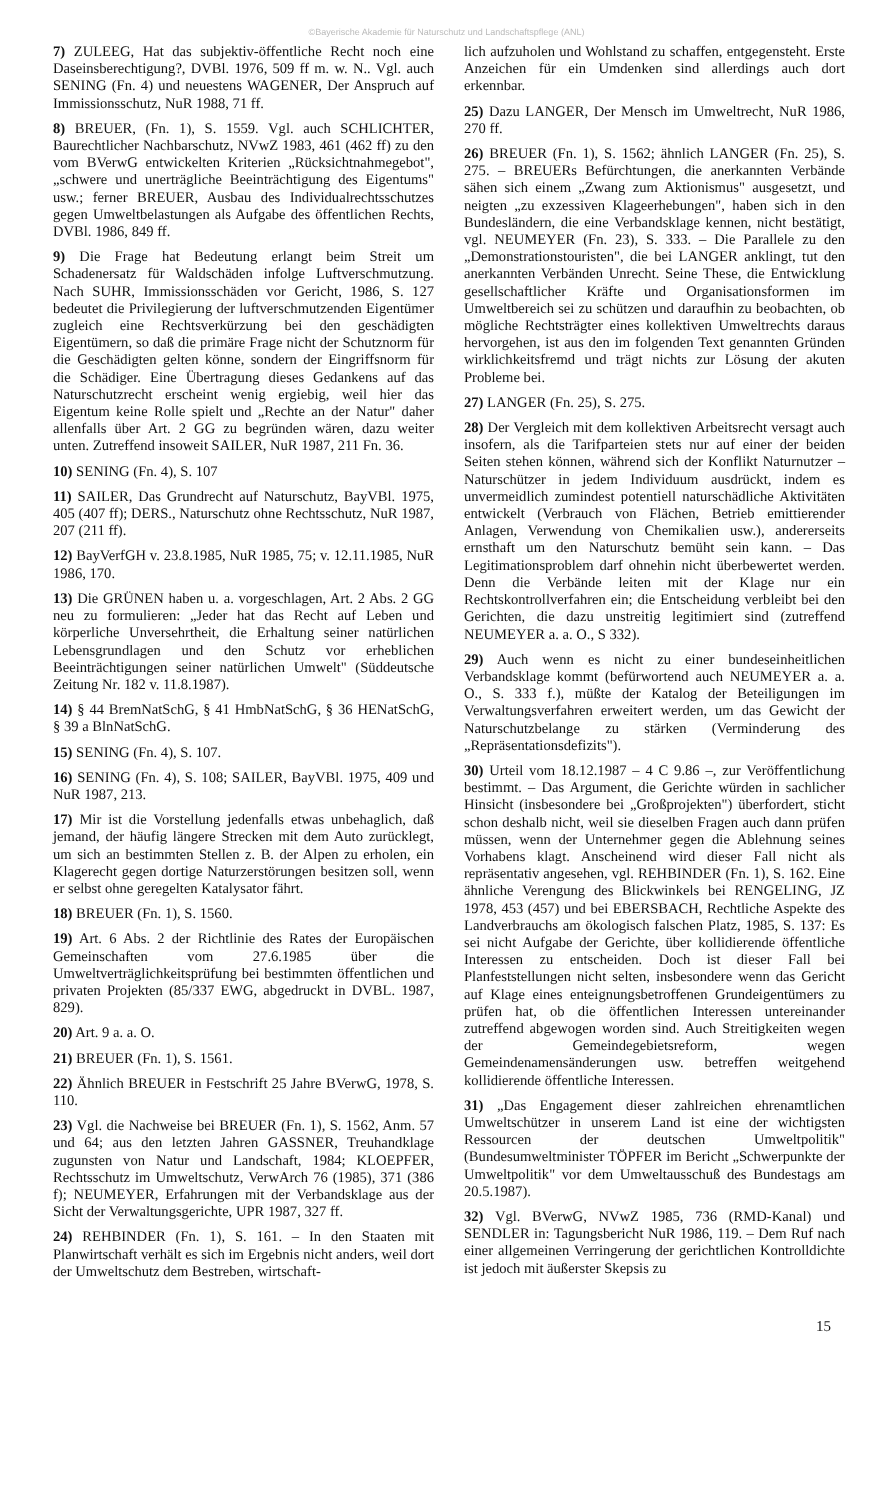©Bayerische Akademie für Naturschutz und Landschaftspflege (ANL)
7) ZULEEG, Hat das subjektiv-öffentliche Recht noch eine Daseinsberechtigung?, DVBl. 1976, 509 ff m. w. N.. Vgl. auch SENING (Fn. 4) und neuestens WAGENER, Der Anspruch auf Immissionsschutz, NuR 1988, 71 ff.
8) BREUER, (Fn. 1), S. 1559. Vgl. auch SCHLICHTER, Baurechtlicher Nachbarschutz, NVwZ 1983, 461 (462 ff) zu den vom BVerwG entwickelten Kriterien „Rücksichtnahmegebot", „schwere und unerträgliche Beeinträchtigung des Eigentums" usw.; ferner BREUER, Ausbau des Individualrechtsschutzes gegen Umweltbelastungen als Aufgabe des öffentlichen Rechts, DVBl. 1986, 849 ff.
9) Die Frage hat Bedeutung erlangt beim Streit um Schadenersatz für Waldschäden infolge Luftverschmutzung. Nach SUHR, Immissionsschäden vor Gericht, 1986, S. 127 bedeutet die Privilegierung der luftverschmutzenden Eigentümer zugleich eine Rechtsverkürzung bei den geschädigten Eigentümern, so daß die primäre Frage nicht der Schutznorm für die Geschädigten gelten könne, sondern der Eingriffsnorm für die Schädiger. Eine Übertragung dieses Gedankens auf das Naturschutzrecht erscheint wenig ergiebig, weil hier das Eigentum keine Rolle spielt und „Rechte an der Natur" daher allenfalls über Art. 2 GG zu begründen wären, dazu weiter unten. Zutreffend insoweit SAILER, NuR 1987, 211 Fn. 36.
10) SENING (Fn. 4), S. 107
11) SAILER, Das Grundrecht auf Naturschutz, BayVBl. 1975, 405 (407 ff); DERS., Naturschutz ohne Rechtsschutz, NuR 1987, 207 (211 ff).
12) BayVerfGH v. 23.8.1985, NuR 1985, 75; v. 12.11.1985, NuR 1986, 170.
13) Die GRÜNEN haben u. a. vorgeschlagen, Art. 2 Abs. 2 GG neu zu formulieren: „Jeder hat das Recht auf Leben und körperliche Unversehrtheit, die Erhaltung seiner natürlichen Lebensgrundlagen und den Schutz vor erheblichen Beeinträchtigungen seiner natürlichen Umwelt" (Süddeutsche Zeitung Nr. 182 v. 11.8.1987).
14) § 44 BremNatSchG, § 41 HmbNatSchG, § 36 HENatSchG, § 39 a BlnNatSchG.
15) SENING (Fn. 4), S. 107.
16) SENING (Fn. 4), S. 108; SAILER, BayVBl. 1975, 409 und NuR 1987, 213.
17) Mir ist die Vorstellung jedenfalls etwas unbehaglich, daß jemand, der häufig längere Strecken mit dem Auto zurücklegt, um sich an bestimmten Stellen z. B. der Alpen zu erholen, ein Klagerecht gegen dortige Naturzerstörungen besitzen soll, wenn er selbst ohne geregelten Katalysator fährt.
18) BREUER (Fn. 1), S. 1560.
19) Art. 6 Abs. 2 der Richtlinie des Rates der Europäischen Gemeinschaften vom 27.6.1985 über die Umweltverträglichkeitsprüfung bei bestimmten öffentlichen und privaten Projekten (85/337 EWG, abgedruckt in DVBL. 1987, 829).
20) Art. 9 a. a. O.
21) BREUER (Fn. 1), S. 1561.
22) Ähnlich BREUER in Festschrift 25 Jahre BVerwG, 1978, S. 110.
23) Vgl. die Nachweise bei BREUER (Fn. 1), S. 1562, Anm. 57 und 64; aus den letzten Jahren GASSNER, Treuhandklage zugunsten von Natur und Landschaft, 1984; KLOEPFER, Rechtsschutz im Umweltschutz, VerwArch 76 (1985), 371 (386 f); NEUMEYER, Erfahrungen mit der Verbandsklage aus der Sicht der Verwaltungsgerichte, UPR 1987, 327 ff.
24) REHBINDER (Fn. 1), S. 161. – In den Staaten mit Planwirtschaft verhält es sich im Ergebnis nicht anders, weil dort der Umweltschutz dem Bestreben, wirtschaft-
lich aufzuholen und Wohlstand zu schaffen, entgegensteht. Erste Anzeichen für ein Umdenken sind allerdings auch dort erkennbar.
25) Dazu LANGER, Der Mensch im Umweltrecht, NuR 1986, 270 ff.
26) BREUER (Fn. 1), S. 1562; ähnlich LANGER (Fn. 25), S. 275. – BREUERs Befürchtungen, die anerkannten Verbände sähen sich einem „Zwang zum Aktionismus" ausgesetzt, und neigten „zu exzessiven Klageerhebungen", haben sich in den Bundesländern, die eine Verbandsklage kennen, nicht bestätigt, vgl. NEUMEYER (Fn. 23), S. 333. – Die Parallele zu den „Demonstrationstouristen", die bei LANGER anklingt, tut den anerkannten Verbänden Unrecht. Seine These, die Entwicklung gesellschaftlicher Kräfte und Organisationsformen im Umweltbereich sei zu schützen und daraufhin zu beobachten, ob mögliche Rechtsträgter eines kollektiven Umweltrechts daraus hervorgehen, ist aus den im folgenden Text genannten Gründen wirklichkeitsfremd und trägt nichts zur Lösung der akuten Probleme bei.
27) LANGER (Fn. 25), S. 275.
28) Der Vergleich mit dem kollektiven Arbeitsrecht versagt auch insofern, als die Tarifparteien stets nur auf einer der beiden Seiten stehen können, während sich der Konflikt Naturnutzer – Naturschützer in jedem Individuum ausdrückt, indem es unvermeidlich zumindest potentiell naturschädliche Aktivitäten entwickelt (Verbrauch von Flächen, Betrieb emittierender Anlagen, Verwendung von Chemikalien usw.), andererseits ernsthaft um den Naturschutz bemüht sein kann. – Das Legitimationsproblem darf ohnehin nicht überbewertet werden. Denn die Verbände leiten mit der Klage nur ein Rechtskontrollverfahren ein; die Entscheidung verbleibt bei den Gerichten, die dazu unstreitig legitimiert sind (zutreffend NEUMEYER a. a. O., S 332).
29) Auch wenn es nicht zu einer bundeseinheitlichen Verbandsklage kommt (befürwortend auch NEUMEYER a. a. O., S. 333 f.), müßte der Katalog der Beteiligungen im Verwaltungsverfahren erweitert werden, um das Gewicht der Naturschutzbelange zu stärken (Verminderung des „Repräsentationsdefizits").
30) Urteil vom 18.12.1987 – 4 C 9.86 –, zur Veröffentlichung bestimmt. – Das Argument, die Gerichte würden in sachlicher Hinsicht (insbesondere bei „Großprojekten") überfordert, sticht schon deshalb nicht, weil sie dieselben Fragen auch dann prüfen müssen, wenn der Unternehmer gegen die Ablehnung seines Vorhabens klagt. Anscheinend wird dieser Fall nicht als repräsentativ angesehen, vgl. REHBINDER (Fn. 1), S. 162. Eine ähnliche Verengung des Blickwinkels bei RENGELING, JZ 1978, 453 (457) und bei EBERSBACH, Rechtliche Aspekte des Landverbrauchs am ökologisch falschen Platz, 1985, S. 137: Es sei nicht Aufgabe der Gerichte, über kollidierende öffentliche Interessen zu entscheiden. Doch ist dieser Fall bei Planfeststellungen nicht selten, insbesondere wenn das Gericht auf Klage eines enteignungsbetroffenen Grundeigentümers zu prüfen hat, ob die öffentlichen Interessen untereinander zutreffend abgewogen worden sind. Auch Streitigkeiten wegen der Gemeindegebietsreform, wegen Gemeindenamensänderungen usw. betreffen weitgehend kollidierende öffentliche Interessen.
31) „Das Engagement dieser zahlreichen ehrenamtlichen Umweltschützer in unserem Land ist eine der wichtigsten Ressourcen der deutschen Umweltpolitik" (Bundesumweltminister TÖPFER im Bericht „Schwerpunkte der Umweltpolitik" vor dem Umweltausschuß des Bundestags am 20.5.1987).
32) Vgl. BVerwG, NVwZ 1985, 736 (RMD-Kanal) und SENDLER in: Tagungsbericht NuR 1986, 119. – Dem Ruf nach einer allgemeinen Verringerung der gerichtlichen Kontrolldichte ist jedoch mit äußerster Skepsis zu
15